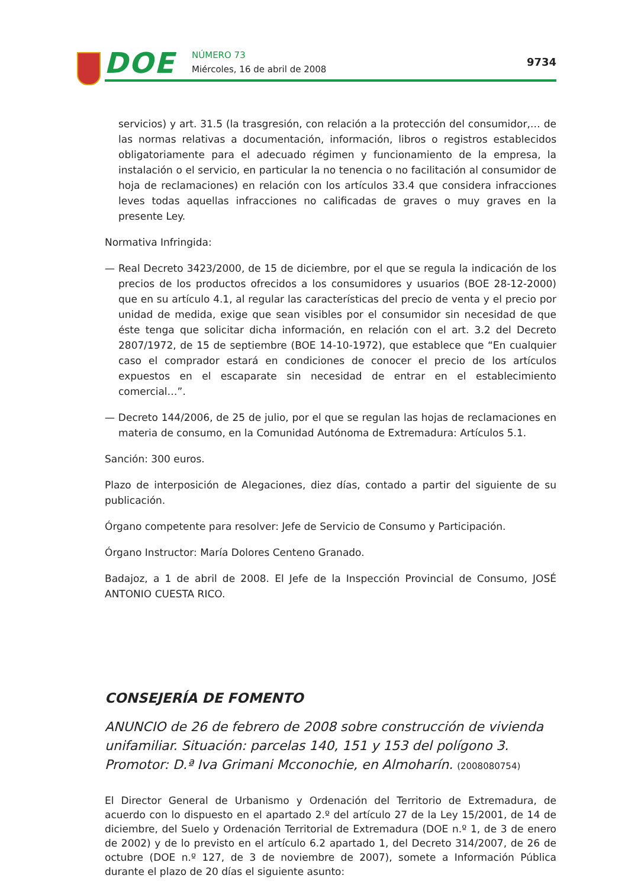DOE NÚMERO 73
Miércoles, 16 de abril de 2008
9734
servicios) y art. 31.5 (la trasgresión, con relación a la protección del consumidor,… de las normas relativas a documentación, información, libros o registros establecidos obligatoriamente para el adecuado régimen y funcionamiento de la empresa, la instalación o el servicio, en particular la no tenencia o no facilitación al consumidor de hoja de reclamaciones) en relación con los artículos 33.4 que considera infracciones leves todas aquellas infracciones no calificadas de graves o muy graves en la presente Ley.
Normativa Infringida:
— Real Decreto 3423/2000, de 15 de diciembre, por el que se regula la indicación de los precios de los productos ofrecidos a los consumidores y usuarios (BOE 28-12-2000) que en su artículo 4.1, al regular las características del precio de venta y el precio por unidad de medida, exige que sean visibles por el consumidor sin necesidad de que éste tenga que solicitar dicha información, en relación con el art. 3.2 del Decreto 2807/1972, de 15 de septiembre (BOE 14-10-1972), que establece que “En cualquier caso el comprador estará en condiciones de conocer el precio de los artículos expuestos en el escaparate sin necesidad de entrar en el establecimiento comercial…”.
— Decreto 144/2006, de 25 de julio, por el que se regulan las hojas de reclamaciones en materia de consumo, en la Comunidad Autónoma de Extremadura: Artículos 5.1.
Sanción: 300 euros.
Plazo de interposición de Alegaciones, diez días, contado a partir del siguiente de su publicación.
Órgano competente para resolver: Jefe de Servicio de Consumo y Participación.
Órgano Instructor: María Dolores Centeno Granado.
Badajoz, a 1 de abril de 2008. El Jefe de la Inspección Provincial de Consumo, JOSÉ ANTONIO CUESTA RICO.
CONSEJERÍA DE FOMENTO
ANUNCIO de 26 de febrero de 2008 sobre construcción de vivienda unifamiliar. Situación: parcelas 140, 151 y 153 del polígono 3. Promotor: D.ª Iva Grimani Mcconochie, en Almoharín. (2008080754)
El Director General de Urbanismo y Ordenación del Territorio de Extremadura, de acuerdo con lo dispuesto en el apartado 2.º del artículo 27 de la Ley 15/2001, de 14 de diciembre, del Suelo y Ordenación Territorial de Extremadura (DOE n.º 1, de 3 de enero de 2002) y de lo previsto en el artículo 6.2 apartado 1, del Decreto 314/2007, de 26 de octubre (DOE n.º 127, de 3 de noviembre de 2007), somete a Información Pública durante el plazo de 20 días el siguiente asunto: